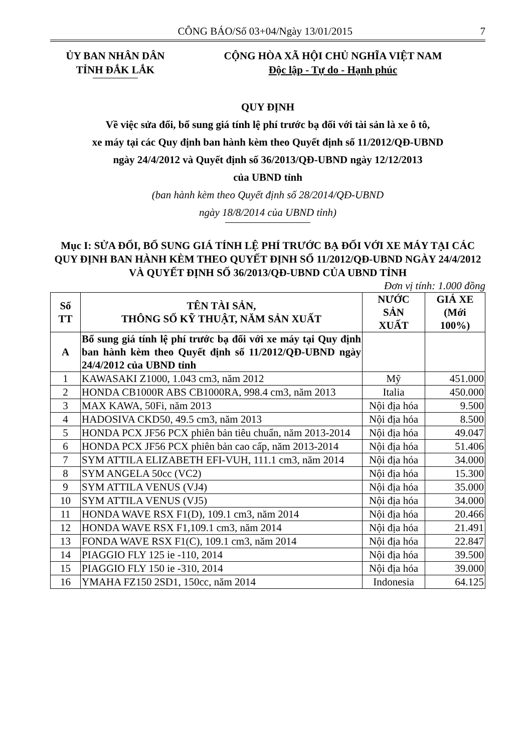CÔNG BÁO/Số 03+04/Ngày 13/01/2015 7
ỦY BAN NHÂN DÂN
TỈNH ĐẮK LẮK
CỘNG HÒA XÃ HỘI CHỦ NGHĨA VIỆT NAM
Độc lập - Tự do - Hạnh phúc
QUY ĐỊNH
Về việc sửa đổi, bổ sung giá tính lệ phí trước bạ đối với tài sản là xe ô tô,
xe máy tại các Quy định ban hành kèm theo Quyết định số 11/2012/QĐ-UBND
ngày 24/4/2012 và Quyết định số 36/2013/QĐ-UBND ngày 12/12/2013
của UBND tỉnh
(ban hành kèm theo Quyết định số 28/2014/QĐ-UBND
ngày 18/8/2014 của UBND tỉnh)
Mục I: SỬA ĐỔI, BỔ SUNG GIÁ TÍNH LỆ PHÍ TRƯỚC BẠ ĐỐI VỚI XE MÁY TẠI CÁC QUY ĐỊNH BAN HÀNH KÈM THEO QUYẾT ĐỊNH SỐ 11/2012/QĐ-UBND NGÀY 24/4/2012 VÀ QUYẾT ĐỊNH SỐ 36/2013/QĐ-UBND CỦA UBND TỈNH
Đơn vị tính: 1.000 đồng
| Số TT | TÊN TÀI SẢN, THÔNG SỐ KỸ THUẬT, NĂM SẢN XUẤT | NƯỚC SẢN XUẤT | GIÁ XE (Mới 100%) |
| --- | --- | --- | --- |
| A | Bổ sung giá tính lệ phí trước bạ đối với xe máy tại Quy định ban hành kèm theo Quyết định số 11/2012/QĐ-UBND ngày 24/4/2012 của UBND tỉnh | | |
| 1 | KAWASAKI Z1000, 1.043 cm3, năm 2012 | Mỹ | 451.000 |
| 2 | HONDA CB1000R ABS CB1000RA, 998.4 cm3, năm 2013 | Italia | 450.000 |
| 3 | MAX KAWA, 50Fi, năm 2013 | Nội địa hóa | 9.500 |
| 4 | HADOSIVA CKD50, 49.5 cm3, năm 2013 | Nội địa hóa | 8.500 |
| 5 | HONDA PCX JF56 PCX phiên bản tiêu chuẩn, năm 2013-2014 | Nội địa hóa | 49.047 |
| 6 | HONDA PCX JF56 PCX phiên bản cao cấp, năm 2013-2014 | Nội địa hóa | 51.406 |
| 7 | SYM ATTILA ELIZABETH EFI-VUH, 111.1 cm3, năm 2014 | Nội địa hóa | 34.000 |
| 8 | SYM ANGELA 50cc (VC2) | Nội địa hóa | 15.300 |
| 9 | SYM ATTILA VENUS (VJ4) | Nội địa hóa | 35.000 |
| 10 | SYM ATTILA VENUS (VJ5) | Nội địa hóa | 34.000 |
| 11 | HONDA WAVE RSX F1(D), 109.1 cm3, năm 2014 | Nội địa hóa | 20.466 |
| 12 | HONDA WAVE RSX F1,109.1 cm3, năm 2014 | Nội địa hóa | 21.491 |
| 13 | FONDA WAVE RSX F1(C), 109.1 cm3, năm 2014 | Nội địa hóa | 22.847 |
| 14 | PIAGGIO FLY 125 ie -110, 2014 | Nội địa hóa | 39.500 |
| 15 | PIAGGIO FLY 150 ie -310, 2014 | Nội địa hóa | 39.000 |
| 16 | YMAHA FZ150 2SD1, 150cc, năm 2014 | Indonesia | 64.125 |